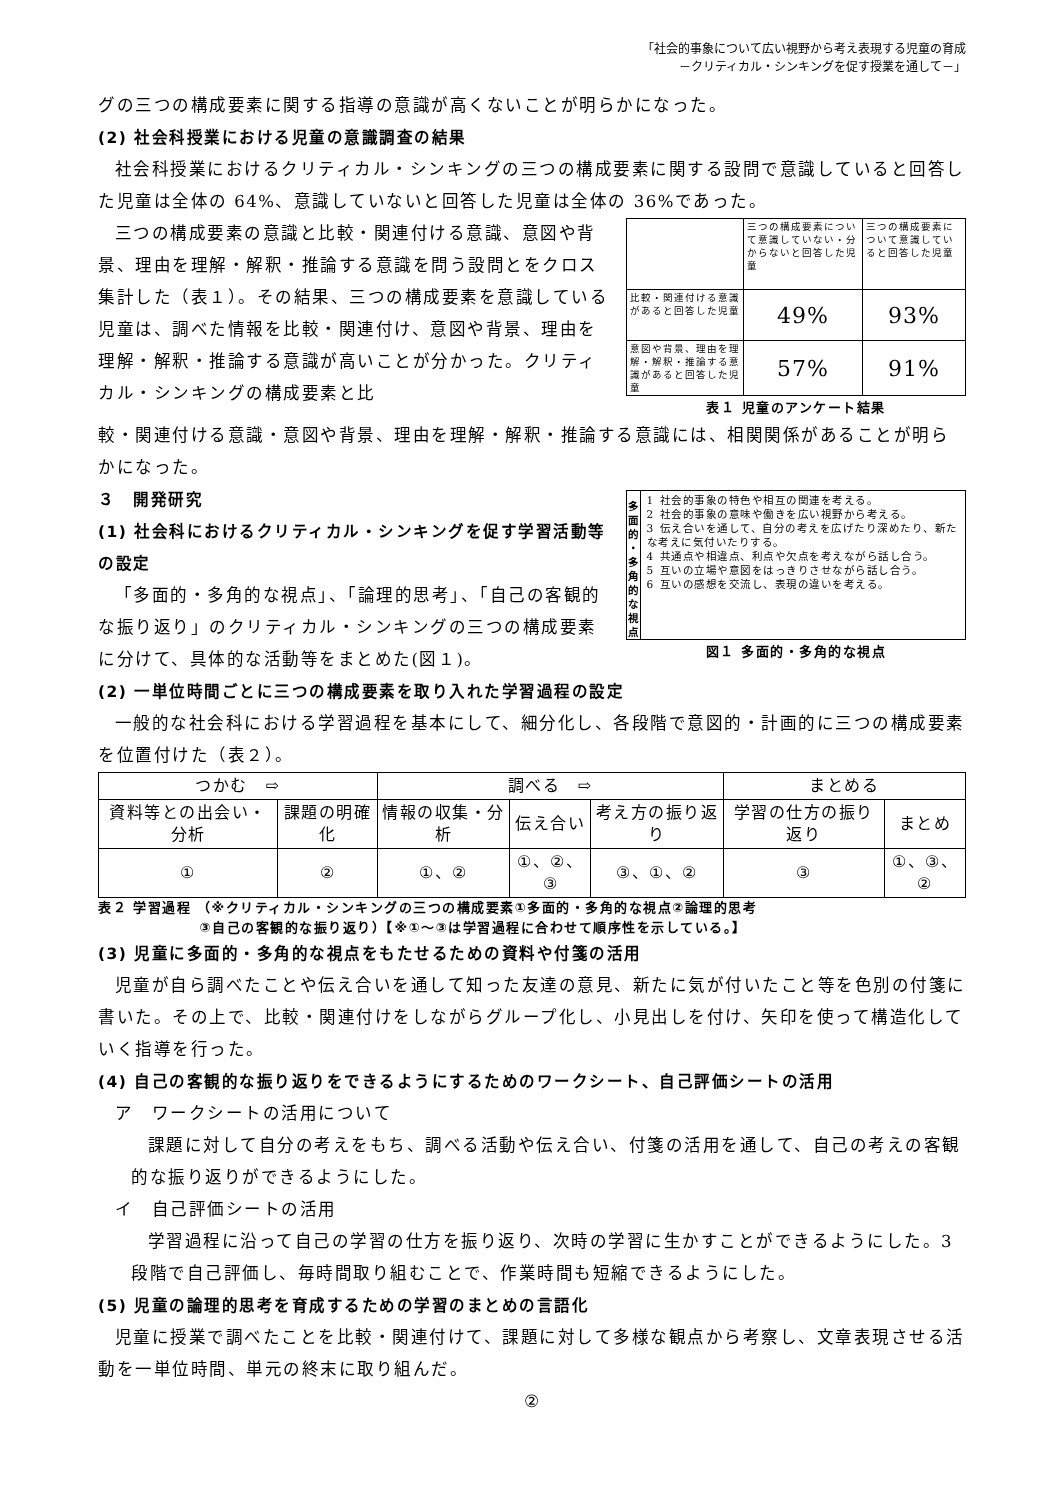「社会的事象について広い視野から考え表現する児童の育成
－クリティカル・シンキングを促す授業を通して－」
グの三つの構成要素に関する指導の意識が高くないことが明らかになった。
(2) 社会科授業における児童の意識調査の結果
社会科授業におけるクリティカル・シンキングの三つの構成要素に関する設問で意識していると回答した児童は全体の 64%、意識していないと回答した児童は全体の 36%であった。
三つの構成要素の意識と比較・関連付ける意識、意図や背景、理由を理解・解釈・推論する意識を問う設問とをクロス集計した（表１）。その結果、三つの構成要素を意識している児童は、調べた情報を比較・関連付け、意図や背景、理由を理解・解釈・推論する意識が高いことが分かった。クリティカル・シンキングの構成要素と比
| | 三つの構成要素について意識していない・分からないと回答した児童 | 三つの構成要素について意識していると回答した児童 |
| 比較・関連付ける意識があると回答した児童 | 49% | 93% |
| 意図や背景、理由を理解・解釈・推論する意識があると回答した児童 | 57% | 91% |
表１ 児童のアンケート結果
較・関連付ける意識・意図や背景、理由を理解・解釈・推論する意識には、相関関係があることが明らかになった。
３　開発研究
(1) 社会科におけるクリティカル・シンキングを促す学習活動等の設定
「多面的・多角的な視点」、「論理的思考」、「自己の客観的な振り返り」のクリティカル・シンキングの三つの構成要素に分けて、具体的な活動等をまとめた(図１)。
多
面
的
・
多
角
的
な
視
点
1 社会的事象の特色や相互の関連を考える。
2 社会的事象の意味や働きを広い視野から考える。
3 伝え合いを通して、自分の考えを広げたり深めたり、新たな考えに気付いたりする。
4 共通点や相違点、利点や欠点を考えながら話し合う。
5 互いの立場や意図をはっきりさせながら話し合う。
6 互いの感想を交流し、表現の違いを考える。
図１ 多面的・多角的な視点
(2) 一単位時間ごとに三つの構成要素を取り入れた学習過程の設定
一般的な社会科における学習過程を基本にして、細分化し、各段階で意図的・計画的に三つの構成要素を位置付けた（表２）。
| つかむ ⇨ | | 調べる ⇨ | | | まとめる | |
| 資料等との出会い・分析 | 課題の明確化 | 情報の収集・分析 | 伝え合い | 考え方の振り返り | 学習の仕方の振り返り | まとめ |
| ① | ② | ①、② | ①、②、③ | ③、①、② | ③ | ①、③、② |
表２ 学習過程 （※クリティカル・シンキングの三つの構成要素①多面的・多角的な視点②論理的思考
　　　　　　　③自己の客観的な振り返り）【※①～③は学習過程に合わせて順序性を示している。】
(3) 児童に多面的・多角的な視点をもたせるための資料や付箋の活用
児童が自ら調べたことや伝え合いを通して知った友達の意見、新たに気が付いたこと等を色別の付箋に書いた。その上で、比較・関連付けをしながらグループ化し、小見出しを付け、矢印を使って構造化していく指導を行った。
(4) 自己の客観的な振り返りをできるようにするためのワークシート、自己評価シートの活用
ア　ワークシートの活用について
課題に対して自分の考えをもち、調べる活動や伝え合い、付箋の活用を通して、自己の考えの客観的な振り返りができるようにした。
イ　自己評価シートの活用
学習過程に沿って自己の学習の仕方を振り返り、次時の学習に生かすことができるようにした。3 段階で自己評価し、毎時間取り組むことで、作業時間も短縮できるようにした。
(5) 児童の論理的思考を育成するための学習のまとめの言語化
児童に授業で調べたことを比較・関連付けて、課題に対して多様な観点から考察し、文章表現させる活動を一単位時間、単元の終末に取り組んだ。
②